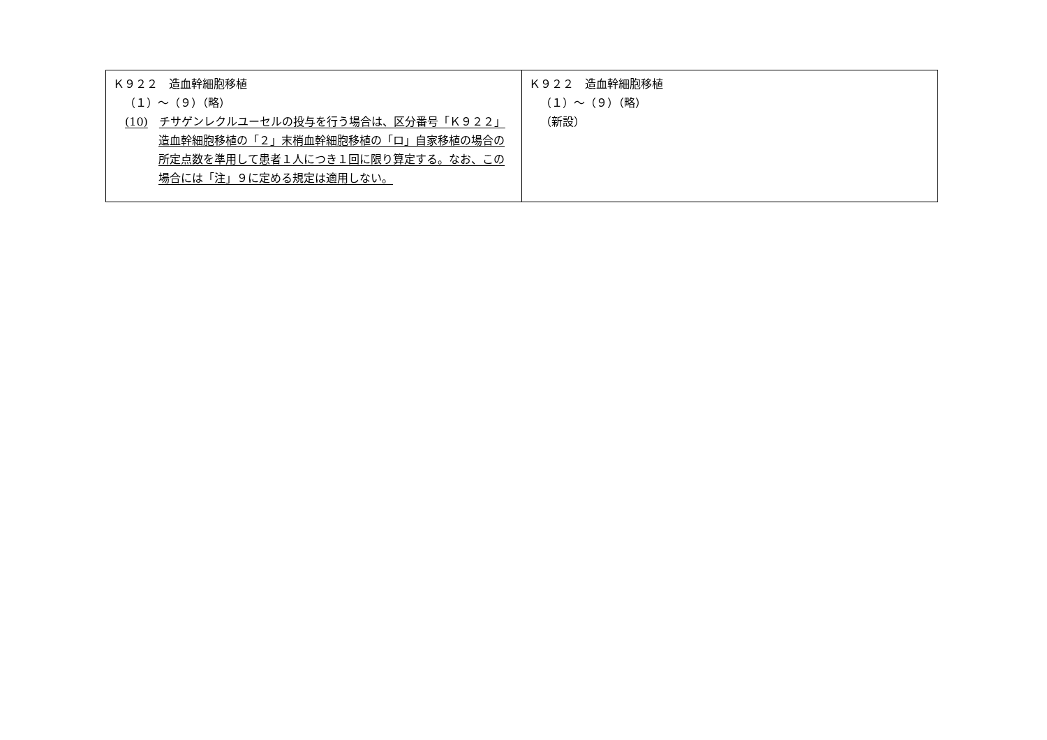| Ｋ９２２ 造血幹細胞移植 （１）～（９）（略） (10) チサゲンレクルユーセルの投与を行う場合は、区分番号「Ｋ９２２」造血幹細胞移植の「２」末梢血幹細胞移植の「ロ」自家移植の場合の所定点数を準用して患者１人につき１回に限り算定する。なお、この場合には「注」９に定める規定は適用しない。 | Ｋ９２２ 造血幹細胞移植 （１）～（９）（略） （新設） |